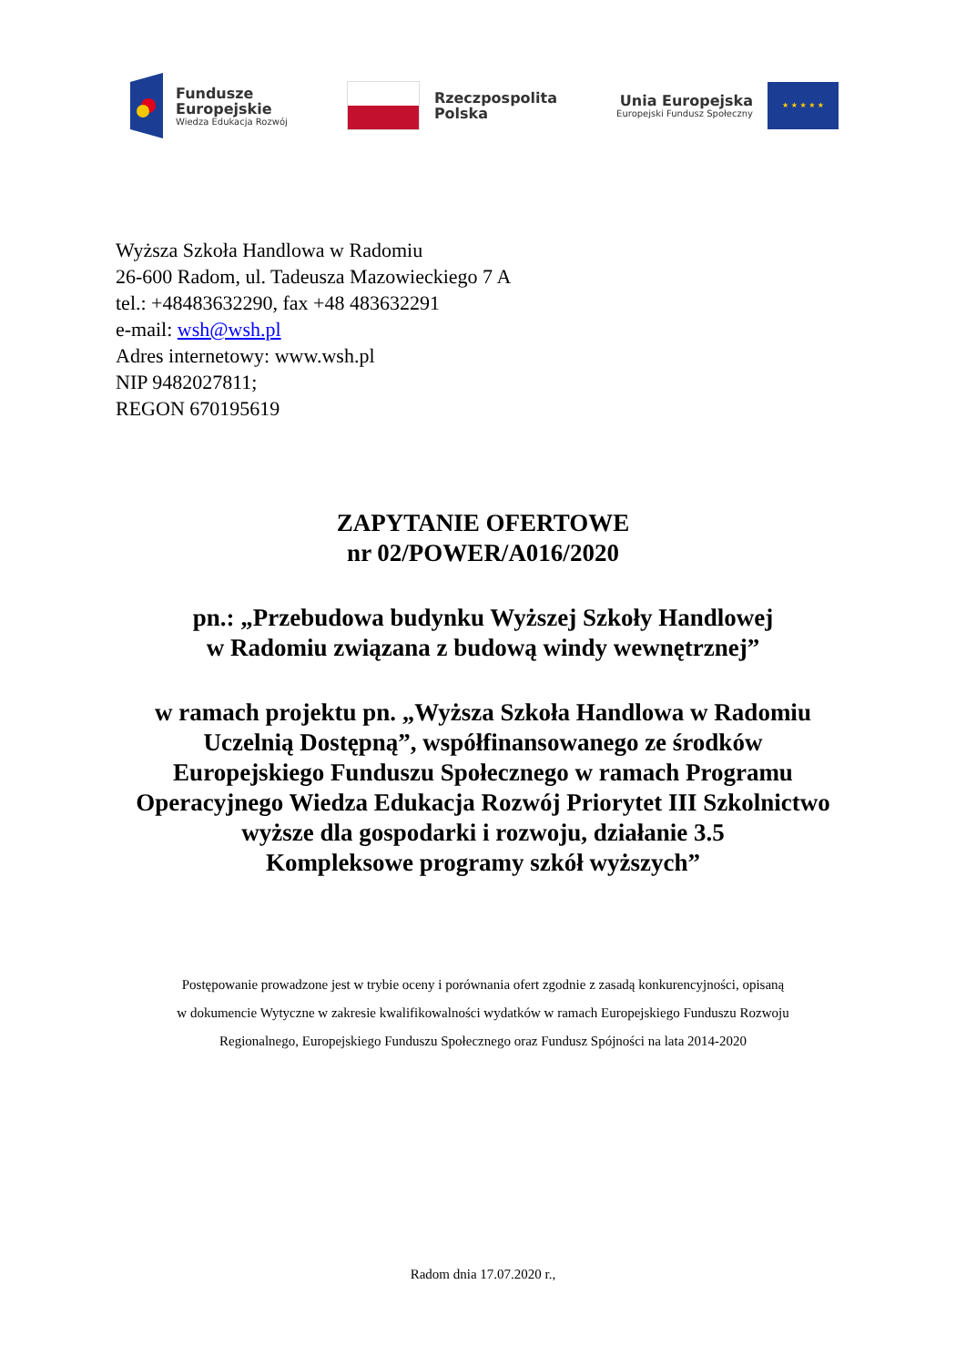Fundusze
Europejskie
Wiedza Edukacja Rozwój
Rzeczpospolita
Polska
Unia Europejska
Europejski Fundusz Społeczny
★ ★ ★ ★ ★
Wyższa Szkoła Handlowa w Radomiu
26-600 Radom, ul. Tadeusza Mazowieckiego 7 A
tel.: +48483632290, fax +48 483632291
e-mail: wsh@wsh.pl
Adres internetowy: www.wsh.pl
NIP 9482027811;
REGON 670195619
ZAPYTANIE OFERTOWE
nr 02/POWER/A016/2020
pn.: „Przebudowa budynku Wyższej Szkoły Handlowej
w Radomiu związana z budową windy wewnętrznej”
w ramach projektu pn. „Wyższa Szkoła Handlowa w Radomiu
Uczelnią Dostępną”, współfinansowanego ze środków
Europejskiego Funduszu Społecznego w ramach Programu
Operacyjnego Wiedza Edukacja Rozwój Priorytet III Szkolnictwo
wyższe dla gospodarki i rozwoju, działanie 3.5
Kompleksowe programy szkół wyższych”
Postępowanie prowadzone jest w trybie oceny i porównania ofert zgodnie z zasadą konkurencyjności, opisaną
w dokumencie Wytyczne w zakresie kwalifikowalności wydatków w ramach Europejskiego Funduszu Rozwoju
Regionalnego, Europejskiego Funduszu Społecznego oraz Fundusz Spójności na lata 2014-2020
Radom dnia 17.07.2020 r.,